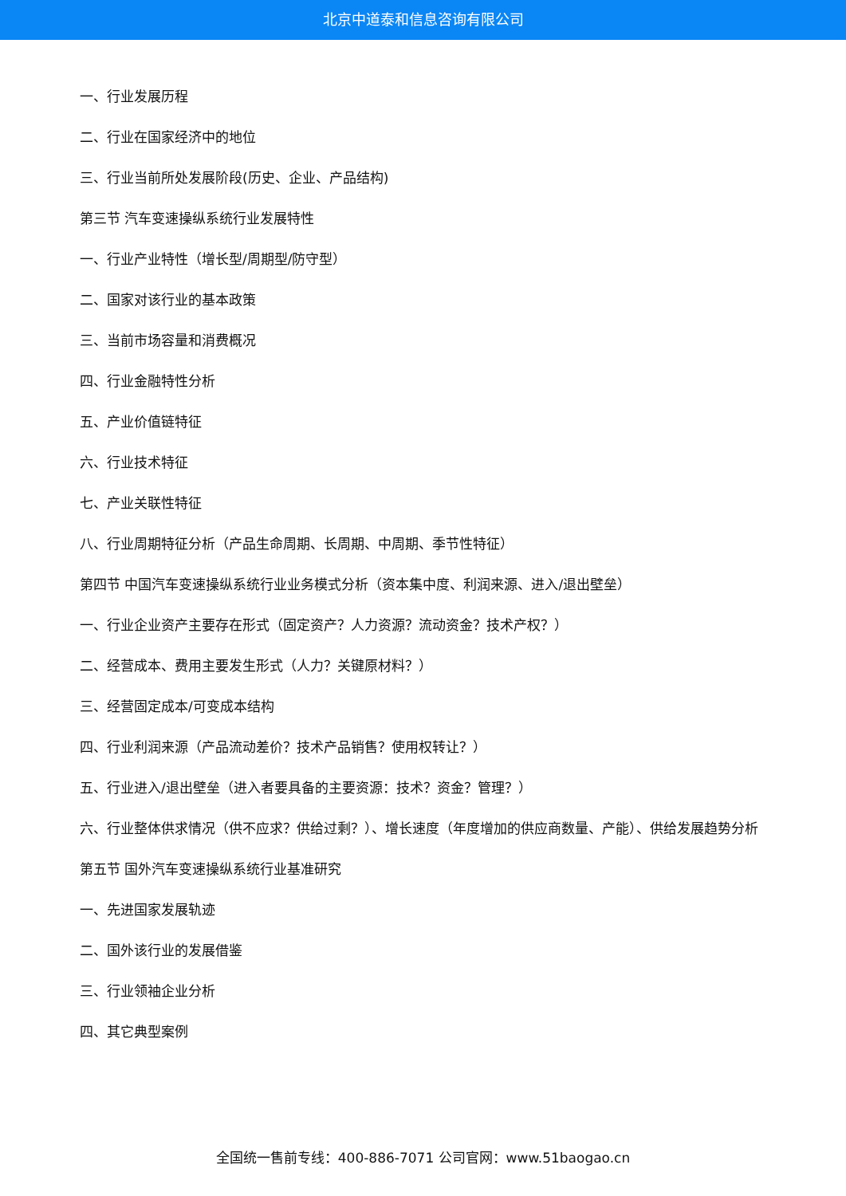北京中道泰和信息咨询有限公司
一、行业发展历程
二、行业在国家经济中的地位
三、行业当前所处发展阶段(历史、企业、产品结构)
第三节 汽车变速操纵系统行业发展特性
一、行业产业特性（增长型/周期型/防守型）
二、国家对该行业的基本政策
三、当前市场容量和消费概况
四、行业金融特性分析
五、产业价值链特征
六、行业技术特征
七、产业关联性特征
八、行业周期特征分析（产品生命周期、长周期、中周期、季节性特征）
第四节 中国汽车变速操纵系统行业业务模式分析（资本集中度、利润来源、进入/退出壁垒）
一、行业企业资产主要存在形式（固定资产？人力资源？流动资金？技术产权？）
二、经营成本、费用主要发生形式（人力？关键原材料？）
三、经营固定成本/可变成本结构
四、行业利润来源（产品流动差价？技术产品销售？使用权转让？）
五、行业进入/退出壁垒（进入者要具备的主要资源：技术？资金？管理？）
六、行业整体供求情况（供不应求？供给过剩？）、增长速度（年度增加的供应商数量、产能）、供给发展趋势分析
第五节 国外汽车变速操纵系统行业基准研究
一、先进国家发展轨迹
二、国外该行业的发展借鉴
三、行业领袖企业分析
四、其它典型案例
全国统一售前专线：400-886-7071 公司官网：www.51baogao.cn